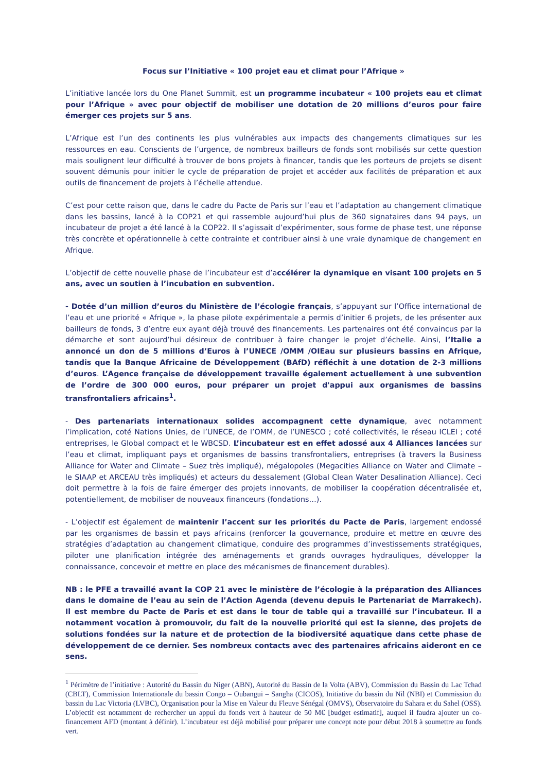Focus sur l’Initiative « 100 projet eau et climat pour l’Afrique »
L’initiative lancée lors du One Planet Summit, est un programme incubateur « 100 projets eau et climat pour l’Afrique » avec pour objectif de mobiliser une dotation de 20 millions d’euros pour faire émerger ces projets sur 5 ans.
L’Afrique est l’un des continents les plus vulnérables aux impacts des changements climatiques sur les ressources en eau. Conscients de l’urgence, de nombreux bailleurs de fonds sont mobilisés sur cette question mais soulignent leur difficulté à trouver de bons projets à financer, tandis que les porteurs de projets se disent souvent démunis pour initier le cycle de préparation de projet et accéder aux facilités de préparation et aux outils de financement de projets à l’échelle attendue.
C’est pour cette raison que, dans le cadre du Pacte de Paris sur l’eau et l’adaptation au changement climatique dans les bassins, lancé à la COP21 et qui rassemble aujourd’hui plus de 360 signataires dans 94 pays, un incubateur de projet a été lancé à la COP22. Il s’agissait d’expérimenter, sous forme de phase test, une réponse très concrète et opérationnelle à cette contrainte et contribuer ainsi à une vraie dynamique de changement en Afrique.
L’objectif de cette nouvelle phase de l’incubateur est d’accélérer la dynamique en visant 100 projets en 5 ans, avec un soutien à l’incubation en subvention.
- Dotée d’un million d’euros du Ministère de l’écologie français, s’appuyant sur l’Office international de l’eau et une priorité « Afrique », la phase pilote expérimentale a permis d’initier 6 projets, de les présenter aux bailleurs de fonds, 3 d’entre eux ayant déjà trouvé des financements. Les partenaires ont été convaincus par la démarche et sont aujourd’hui désireux de contribuer à faire changer le projet d’échelle. Ainsi, l’Italie a annoncé un don de 5 millions d’Euros à l’UNECE /OMM /OIEau sur plusieurs bassins en Afrique, tandis que la Banque Africaine de Développement (BAfD) réfléchit à une dotation de 2-3 millions d’euros. L’Agence française de développement travaille également actuellement à une subvention de l’ordre de 300 000 euros, pour préparer un projet d'appui aux organismes de bassins transfrontaliers africains<sup>1</sup>.
- Des partenariats internationaux solides accompagnent cette dynamique, avec notamment l’implication, coté Nations Unies, de l’UNECE, de l’OMM, de l’UNESCO ; coté collectivités, le réseau ICLEI ; coté entreprises, le Global compact et le WBCSD. L’incubateur est en effet adossé aux 4 Alliances lancées sur l’eau et climat, impliquant pays et organismes de bassins transfrontaliers, entreprises (à travers la Business Alliance for Water and Climate – Suez très impliqué), mégalopoles (Megacities Alliance on Water and Climate – le SIAAP et ARCEAU très impliqués) et acteurs du dessalement (Global Clean Water Desalination Alliance). Ceci doit permettre à la fois de faire émerger des projets innovants, de mobiliser la coopération décentralisée et, potentiellement, de mobiliser de nouveaux financeurs (fondations…).
- L’objectif est également de maintenir l’accent sur les priorités du Pacte de Paris, largement endossé par les organismes de bassin et pays africains (renforcer la gouvernance, produire et mettre en œuvre des stratégies d’adaptation au changement climatique, conduire des programmes d’investissements stratégiques, piloter une planification intégrée des aménagements et grands ouvrages hydrauliques, développer la connaissance, concevoir et mettre en place des mécanismes de financement durables).
NB : le PFE a travaillé avant la COP 21 avec le ministère de l’écologie à la préparation des Alliances dans le domaine de l’eau au sein de l’Action Agenda (devenu depuis le Partenariat de Marrakech). Il est membre du Pacte de Paris et est dans le tour de table qui a travaillé sur l’incubateur. Il a notamment vocation à promouvoir, du fait de la nouvelle priorité qui est la sienne, des projets de solutions fondées sur la nature et de protection de la biodiversité aquatique dans cette phase de développement de ce dernier. Ses nombreux contacts avec des partenaires africains aideront en ce sens.
<sup>1</sup> Périmètre de l’initiative : Autorité du Bassin du Niger (ABN), Autorité du Bassin de la Volta (ABV), Commission du Bassin du Lac Tchad (CBLT), Commission Internationale du bassin Congo – Oubangui – Sangha (CICOS), Initiative du bassin du Nil (NBI) et Commission du bassin du Lac Victoria (LVBC), Organisation pour la Mise en Valeur du Fleuve Sénégal (OMVS), Observatoire du Sahara et du Sahel (OSS). L’objectif est notamment de rechercher un appui du fonds vert à hauteur de 50 M€ [budget estimatif], auquel il faudra ajouter un co-financement AFD (montant à définir). L’incubateur est déjà mobilisé pour préparer une concept note pour début 2018 à soumettre au fonds vert.